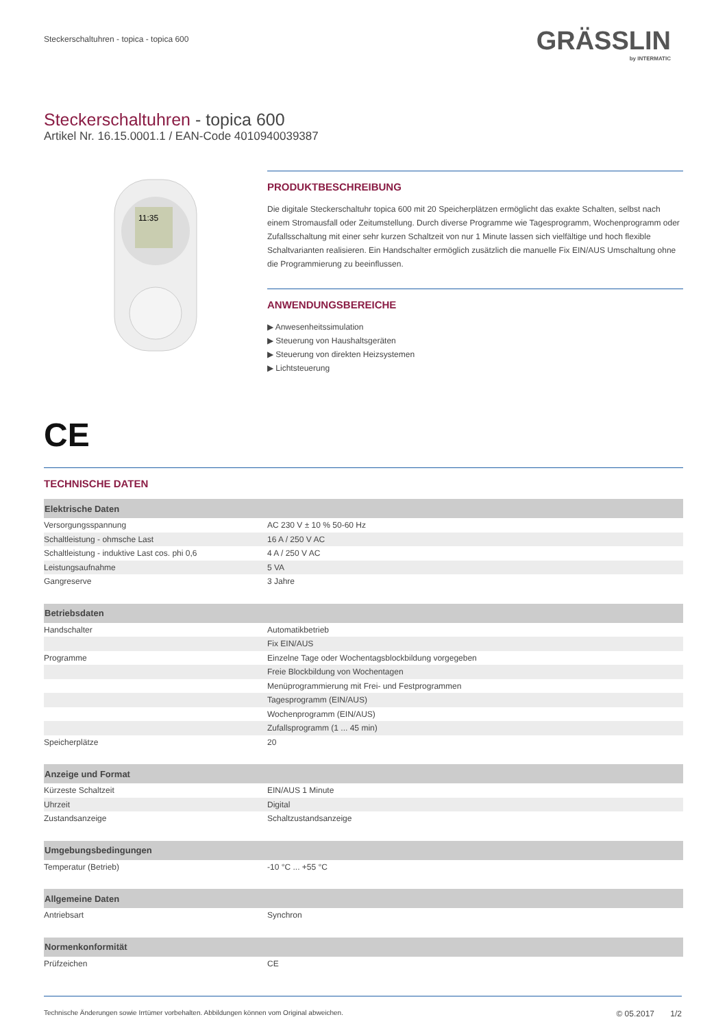Steckerschaltuhren - topica - topica 600
GRÄSSLIN
by INTERMATIC
Steckerschaltuhren - topica 600
Artikel Nr. 16.15.0001.1 / EAN-Code 4010940039387
11:35
PRODUKTBESCHREIBUNG
Die digitale Steckerschaltuhr topica 600 mit 20 Speicherplätzen ermöglicht das exakte Schalten, selbst nach einem Stromausfall oder Zeitumstellung. Durch diverse Programme wie Tagesprogramm, Wochenprogramm oder Zufallsschaltung mit einer sehr kurzen Schaltzeit von nur 1 Minute lassen sich vielfältige und hoch flexible Schaltvarianten realisieren. Ein Handschalter ermöglich zusätzlich die manuelle Fix EIN/AUS Umschaltung ohne die Programmierung zu beeinflussen.
ANWENDUNGSBEREICHE
▶ Anwesenheitssimulation
▶ Steuerung von Haushaltsgeräten
▶ Steuerung von direkten Heizsystemen
▶ Lichtsteuerung
CE
TECHNISCHE DATEN
| Elektrische Daten | |
| --- | --- |
| Versorgungsspannung | AC 230 V ± 10 % 50-60 Hz |
| Schaltleistung - ohmsche Last | 16 A / 250 V AC |
| Schaltleistung - induktive Last cos. phi 0,6 | 4 A / 250 V AC |
| Leistungsaufnahme | 5 VA |
| Gangreserve | 3 Jahre |
| Betriebsdaten | |
| Handschalter | Automatikbetrieb |
| | Fix EIN/AUS |
| Programme | Einzelne Tage oder Wochentagsblockbildung vorgegeben |
| | Freie Blockbildung von Wochentagen |
| | Menüprogrammierung mit Frei- und Festprogrammen |
| | Tagesprogramm (EIN/AUS) |
| | Wochenprogramm (EIN/AUS) |
| | Zufallsprogramm (1 ... 45 min) |
| Speicherplätze | 20 |
| Anzeige und Format | |
| Kürzeste Schaltzeit | EIN/AUS 1 Minute |
| Uhrzeit | Digital |
| Zustandsanzeige | Schaltzustandsanzeige |
| Umgebungsbedingungen | |
| Temperatur (Betrieb) | -10 °C ... +55 °C |
| Allgemeine Daten | |
| Antriebsart | Synchron |
| Normenkonformität | |
| Prüfzeichen | CE |
Technische Änderungen sowie Irrtümer vorbehalten. Abbildungen können vom Original abweichen. © 05.2017 1/2